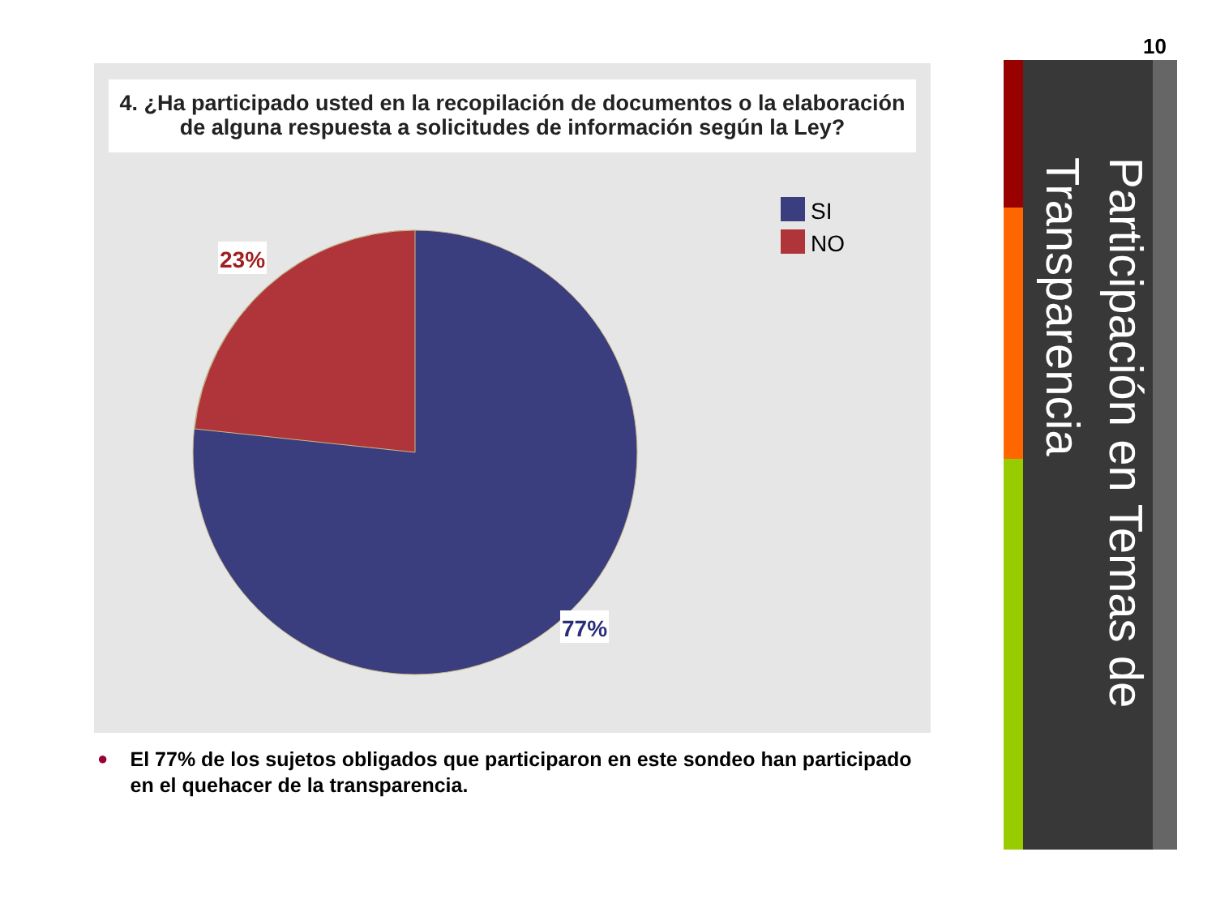10
4. ¿Ha participado usted en la recopilación de documentos o la elaboración de alguna respuesta a solicitudes de información según la Ley?
23%
77%
SI
NO
● El 77% de los sujetos obligados que participaron en este sondeo han participado en el quehacer de la transparencia.
Participación en Temas de Transparencia